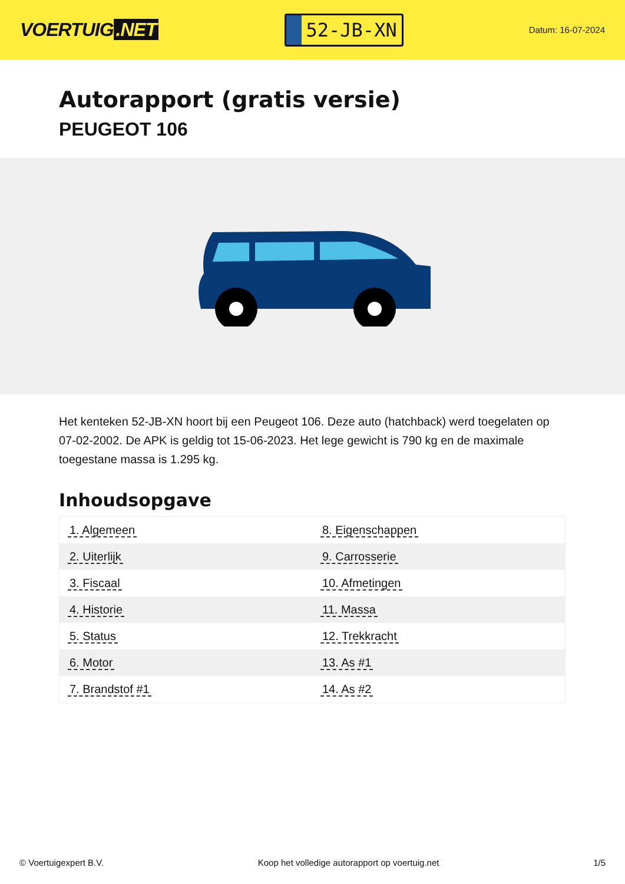VOERTUIG.NET
52-JB-XN
Datum: 16-07-2024
Autorapport (gratis versie)
PEUGEOT 106
Het kenteken 52-JB-XN hoort bij een Peugeot 106. Deze auto (hatchback) werd toegelaten op 07-02-2002. De APK is geldig tot 15-06-2023. Het lege gewicht is 790 kg en de maximale toegestane massa is 1.295 kg.
Inhoudsopgave
| 1. Algemeen | 8. Eigenschappen |
| 2. Uiterlijk | 9. Carrosserie |
| 3. Fiscaal | 10. Afmetingen |
| 4. Historie | 11. Massa |
| 5. Status | 12. Trekkracht |
| 6. Motor | 13. As #1 |
| 7. Brandstof #1 | 14. As #2 |
© Voertuigexpert B.V. Koop het volledige autorapport op voertuig.net
1/5